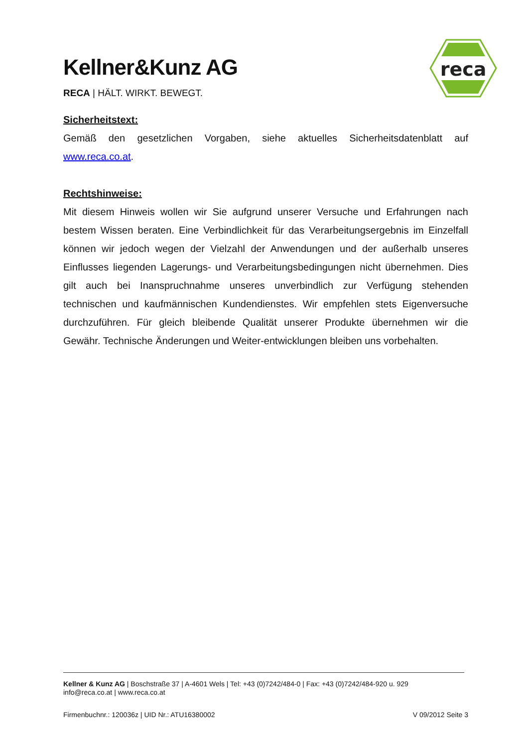Kellner&Kunz AG
RECA | HÄLT. WIRKT. BEWEGT.
reca
Sicherheitstext:
Gemäß den gesetzlichen Vorgaben, siehe aktuelles Sicherheitsdatenblatt auf www.reca.co.at.
Rechtshinweise:
Mit diesem Hinweis wollen wir Sie aufgrund unserer Versuche und Erfahrungen nach bestem Wissen beraten. Eine Verbindlichkeit für das Verarbeitungsergebnis im Einzelfall können wir jedoch wegen der Vielzahl der Anwendungen und der außerhalb unseres Einflusses liegenden Lagerungs- und Verarbeitungsbedingungen nicht übernehmen. Dies gilt auch bei Inanspruchnahme unseres unverbindlich zur Verfügung stehenden technischen und kaufmännischen Kundendienstes. Wir empfehlen stets Eigenversuche durchzuführen. Für gleich bleibende Qualität unserer Produkte übernehmen wir die Gewähr. Technische Änderungen und Weiter-entwicklungen bleiben uns vorbehalten.
Kellner & Kunz AG | Boschstraße 37 | A-4601 Wels | Tel: +43 (0)7242/484-0 | Fax: +43 (0)7242/484-920 u. 929
info@reca.co.at | www.reca.co.at
Firmenbuchnr.: 120036z | UID Nr.: ATU16380002 V 09/2012 Seite 3